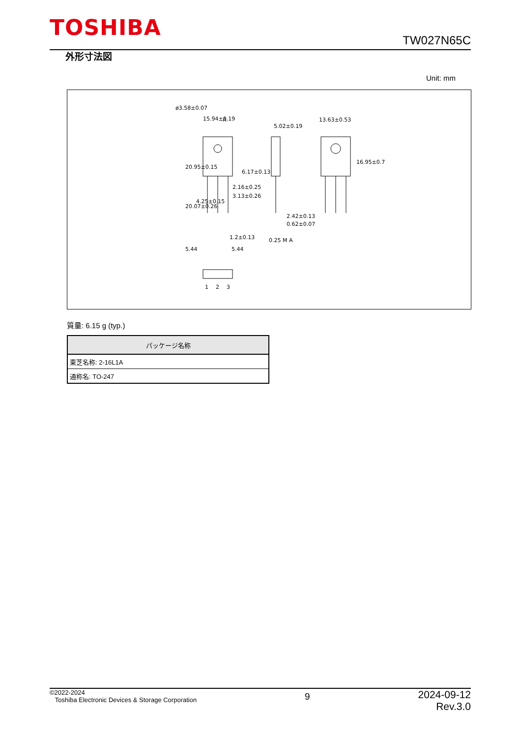TOSHIBA
TW027N65C
外形寸法図
Unit: mm
15.94±0.19
5.02±0.19
13.63±0.53
A
2.16±0.25
3.13±0.26
2.42±0.13
0.62±0.07
1.2±0.13
0.25 M A
5.44
5.44
1
2
3
ø3.58±0.07
20.95±0.15
20.07±0.26
4.25±0.15
6.17±0.13
16.95±0.7
質量: 6.15 g (typ.)
| パッケージ名称 |
| --- |
| 東芝名称: 2-16L1A |
| 通称名: TO-247 |
©2022-2024
Toshiba Electronic Devices & Storage Corporation
9
2024-09-12
Rev.3.0